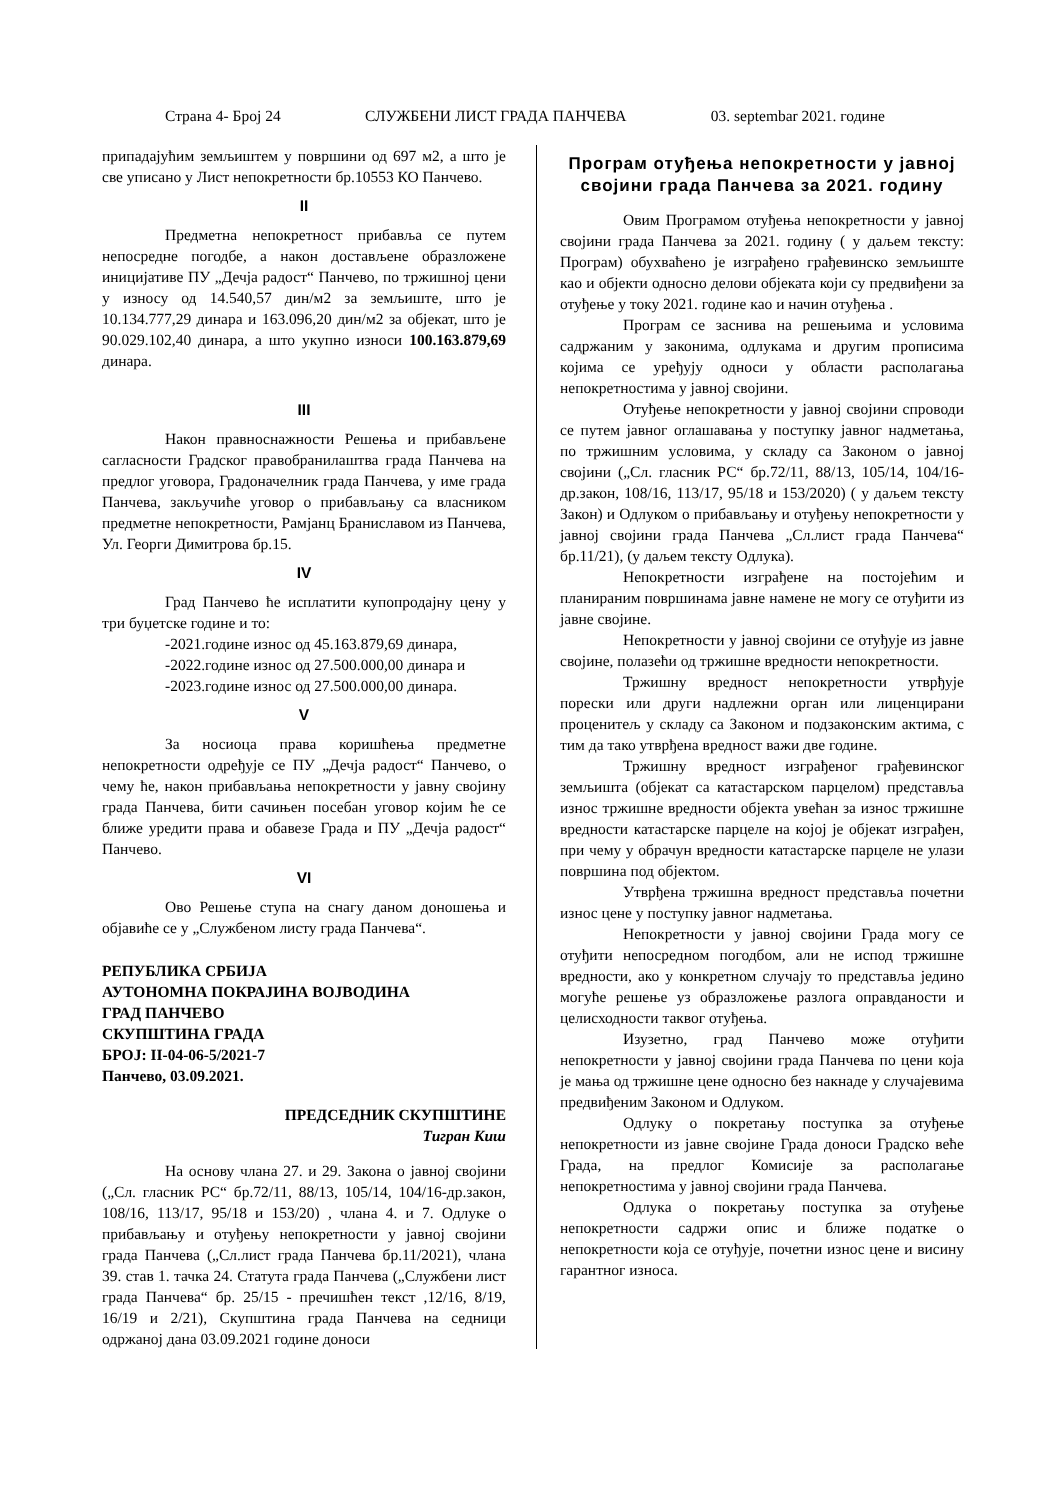Страна 4- Број 24 СЛУЖБЕНИ ЛИСТ ГРАДА ПАНЧЕВА 03. septembar 2021. године
припадајућим земљиштем у површини од 697 м2, а што је све уписано у Лист непокретности бр.10553 КО Панчево.
II
Предметна непокретност прибавља се путем непосредне погодбе, а након достављене образложене иницијативе ПУ „Дечја радост“ Панчево, по тржишној цени у износу од 14.540,57 дин/м2 за земљиште, што је 10.134.777,29 динара и 163.096,20 дин/м2 за објекат, што је 90.029.102,40 динара, а што укупно износи 100.163.879,69 динара.
III
Након правноснажности Решења и прибављене сагласности Градског правобранилаштва града Панчева на предлог уговора, Градоначелник града Панчева, у име града Панчева, закључиће уговор о прибављању са власником предметне непокретности, Рамјанц Браниславом из Панчева, Ул. Георги Димитрова бр.15.
IV
Град Панчево ће исплатити купопродајну цену у три буџетске године и то:
-2021.године износ од 45.163.879,69 динара,
-2022.године износ од 27.500.000,00 динара и
-2023.године износ од 27.500.000,00 динара.
V
За носиоца права коришћења предметне непокретности одређује се ПУ „Дечја радост“ Панчево, о чему ће, након прибављања непокретности у јавну својину града Панчева, бити сачињен посебан уговор којим ће се ближе уредити права и обавезе Града и ПУ „Дечја радост“ Панчево.
VI
Ово Решење ступа на снагу даном доношења и објавиће се у „Службеном листу града Панчева“.
РЕПУБЛИКА СРБИЈА
АУТОНОМНА ПОКРАЈИНА ВОЈВОДИНА
ГРАД ПАНЧЕВО
СКУПШТИНА ГРАДА
БРОЈ: II-04-06-5/2021-7
Панчево, 03.09.2021.
ПРЕДСЕДНИК СКУПШТИНЕ
Тигран Киш
На основу члана 27. и 29. Закона о јавној својини („Сл. гласник РС“ бр.72/11, 88/13, 105/14, 104/16-др.закон, 108/16, 113/17, 95/18 и 153/20) , члана 4. и 7. Одлуке о прибављању и отуђењу непокретности у јавној својини града Панчева („Сл.лист града Панчева бр.11/2021), члана 39. став 1. тачка 24. Статута града Панчева („Службени лист града Панчева“ бр. 25/15 - пречишћен текст ,12/16, 8/19, 16/19 и 2/21), Скупштина града Панчева на седници одржаној дана 03.09.2021 године доноси
Програм отуђења непокретности у јавној својини града Панчева за 2021. годину
Овим Програмом отуђења непокретности у јавној својини града Панчева за 2021. годину ( у даљем тексту: Програм) обухваћено је изграђено грађевинско земљиште као и објекти односно делови објеката који су предвиђени за отуђење у току 2021. године као и начин отуђења .
Програм се заснива на решењима и условима садржаним у законима, одлукама и другим прописима којима се уређују односи у области располагања непокретностима у јавној својини.
Отуђење непокретности у јавној својини спроводи се путем јавног оглашавања у поступку јавног надметања, по тржишним условима, у складу са Законом о јавној својини („Сл. гласник РС“ бр.72/11, 88/13, 105/14, 104/16-др.закон, 108/16, 113/17, 95/18 и 153/2020) ( у даљем тексту Закон) и Одлуком о прибављању и отуђењу непокретности у јавној својини града Панчева „Сл.лист града Панчева“ бр.11/21), (у даљем тексту Одлука).
Непокретности изграђене на постојећим и планираним површинама јавне намене не могу се отуђити из јавне својине.
Непокретности у јавној својини се отуђује из јавне својине, полазећи од тржишне вредности непокретности.
Тржишну вредност непокретности утврђује порески или други надлежни орган или лиценцирани проценитељ у складу са Законом и подзаконским актима, с тим да тако утврђена вредност важи две године.
Тржишну вредност изграђеног грађевинског земљишта (објекат са катастарском парцелом) представља износ тржишне вредности објекта увећан за износ тржишне вредности катастарске парцеле на којој је објекат изграђен, при чему у обрачун вредности катастарске парцеле не улази површина под објектом.
Утврђена тржишна вредност представља почетни износ цене у поступку јавног надметања.
Непокретности у јавној својини Града могу се отуђити непосредном погодбом, али не испод тржишне вредности, ако у конкретном случају то представља једино могуће решење уз образложење разлога оправданости и целисходности таквог отуђења.
Изузетно, град Панчево може отуђити непокретности у јавној својини града Панчева по цени која је мања од тржишне цене односно без накнаде у случајевима предвиђеним Законом и Одлуком.
Одлуку о покретању поступка за отуђење непокретности из јавне својине Града доноси Градско веће Града, на предлог Комисије за располагање непокретностима у јавној својини града Панчева.
Одлука о покретању поступка за отуђење непокретности садржи опис и ближе податке о непокретности која се отуђује, почетни износ цене и висину гарантног износа.